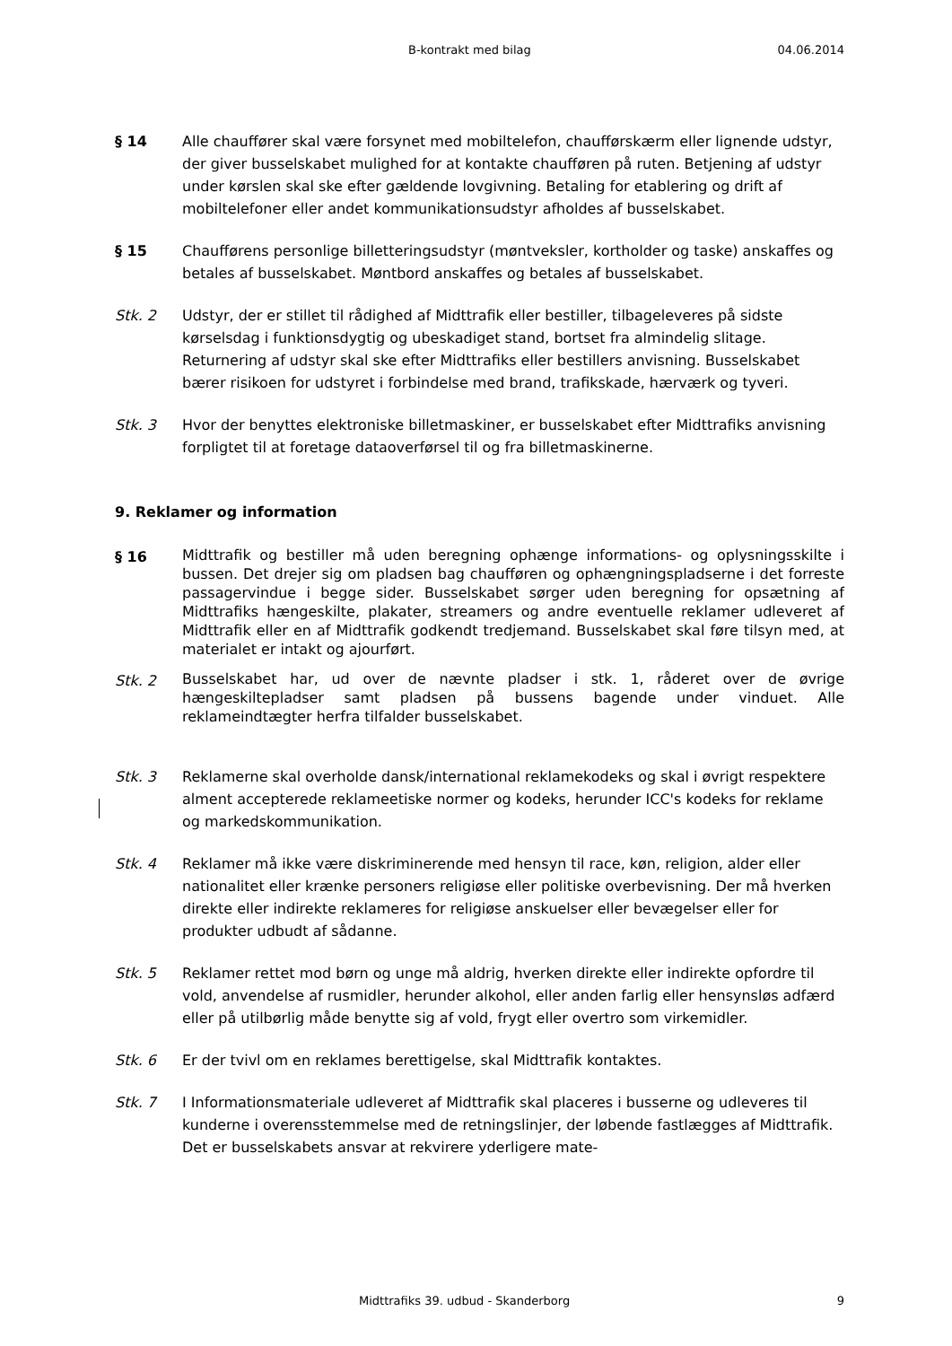B-kontrakt med bilag 04.06.2014
§ 14 Alle chauffører skal være forsynet med mobiltelefon, chaufførskærm eller lignende udstyr, der giver busselskabet mulighed for at kontakte chaufføren på ruten. Betjening af udstyr under kørslen skal ske efter gældende lovgivning. Betaling for etablering og drift af mobiltelefoner eller andet kommunikationsudstyr afholdes af busselskabet.
§ 15 Chaufførens personlige billetteringsudstyr (møntveksler, kortholder og taske) anskaffes og betales af busselskabet. Møntbord anskaffes og betales af busselskabet.
Stk. 2 Udstyr, der er stillet til rådighed af Midttrafik eller bestiller, tilbageleveres på sidste kørselsdag i funktionsdygtig og ubeskadiget stand, bortset fra almindelig slitage. Returnering af udstyr skal ske efter Midttrafiks eller bestillers anvisning. Busselskabet bærer risikoen for udstyret i forbindelse med brand, trafikskade, hærværk og tyveri.
Stk. 3 Hvor der benyttes elektroniske billetmaskiner, er busselskabet efter Midttrafiks anvisning forpligtet til at foretage dataoverførsel til og fra billetmaskinerne.
9. Reklamer og information
§ 16
Midttrafik og bestiller må uden beregning ophænge informations- og oplysningsskilte i bussen. Det drejer sig om pladsen bag chaufføren og ophængningspladserne i det forreste passagervindue i begge sider. Busselskabet sørger uden beregning for opsætning af Midttrafiks hængeskilte, plakater, streamers og andre eventuelle reklamer udleveret af Midttrafik eller en af Midttrafik godkendt tredjemand. Busselskabet skal føre tilsyn med, at materialet er intakt og ajourført.
Stk. 2
Busselskabet har, ud over de nævnte pladser i stk. 1, råderet over de øvrige hængeskiltepladser samt pladsen på bussens bagende under vinduet. Alle reklameindtægter herfra tilfalder busselskabet.
Stk. 3 Reklamerne skal overholde dansk/international reklamekodeks og skal i øvrigt respektere alment accepterede reklameetiske normer og kodeks, herunder ICC's kodeks for reklame og markedskommunikation.
Stk. 4 Reklamer må ikke være diskriminerende med hensyn til race, køn, religion, alder eller nationalitet eller krænke personers religiøse eller politiske overbevisning. Der må hverken direkte eller indirekte reklameres for religiøse anskuelser eller bevægelser eller for produkter udbudt af sådanne.
Stk. 5 Reklamer rettet mod børn og unge må aldrig, hverken direkte eller indirekte opfordre til vold, anvendelse af rusmidler, herunder alkohol, eller anden farlig eller hensynsløs adfærd eller på utilbørlig måde benytte sig af vold, frygt eller overtro som virkemidler.
Stk. 6 Er der tvivl om en reklames berettigelse, skal Midttrafik kontaktes.
Stk. 7 I Informationsmateriale udleveret af Midttrafik skal placeres i busserne og udleveres til kunderne i overensstemmelse med de retningslinjer, der løbende fastlægges af Midttrafik. Det er busselskabets ansvar at rekvirere yderligere mate-
Midttrafiks 39. udbud - Skanderborg 9